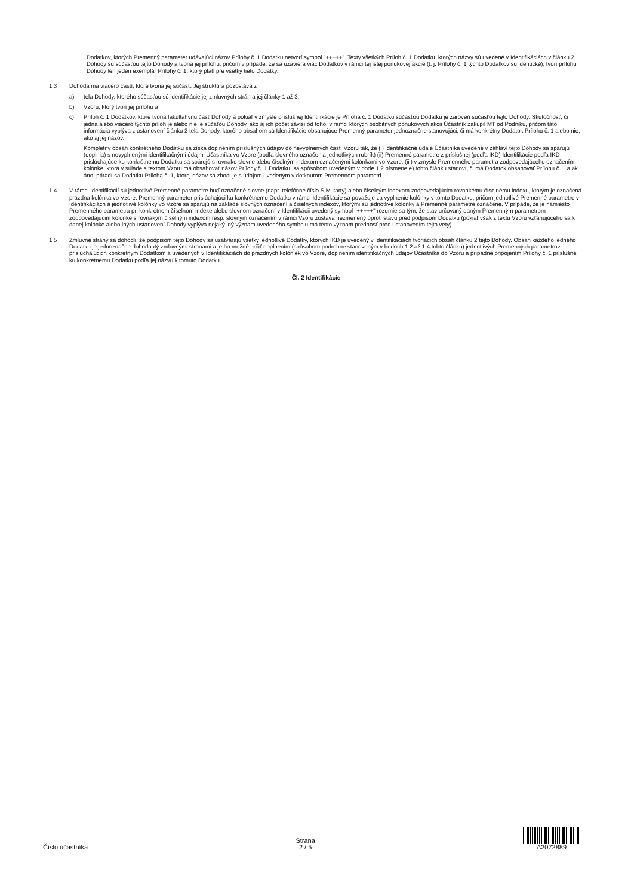Dodatkov, ktorých Premenný parameter udávajúci názov Prílohy č. 1 Dodatku netvorí symbol "+++++". Texty všetkých Príloh č. 1 Dodatku, ktorých názvy sú uvedené v Identifikáciách v článku 2 Dohody sú súčasťou tejto Dohody a tvoria jej prílohu, pričom v prípade, že sa uzaviera viac Dodatkov v rámci tej istej ponukovej akcie (t. j. Prílohy č. 1 týchto Dodatkov sú identické), tvorí prílohu Dohody len jeden exemplár Prílohy č. 1, ktorý platí pre všetky tieto Dodatky.
1.3 Dohoda má viacero častí, ktoré tvoria jej súčasť. Jej štruktúra pozostáva z
a) tela Dohody, ktorého súčasťou sú identifikácie jej zmluvných strán a jej články 1 až 3,
b) Vzoru, ktorý tvorí jej prílohu a
c) Príloh č. 1 Dodatkov, ktoré tvoria fakultatívnu časť Dohody a pokiaľ v zmysle príslušnej Identifikácie je Príloha č. 1 Dodatku súčasťou Dodatku je zároveň súčasťou tejto Dohody. Skutočnosť, či jedna alebo viacero týchto príloh je alebo nie je súčaťou Dohody, ako aj ich počet závisí od toho, v rámci ktorých osobitných ponukových akcií Účastník zakúpil MT od Podniku, pričom táto informácia vyplýva z ustanovení článku 2 tela Dohody, ktorého obsahom sú Identifikácie obsahujúce Premenný parameter jednoznačne stanovujúci, či má konkrétny Dodatok Prílohu č. 1 alebo nie, ako aj jej názov.
Kompletný obsah konkrétneho Dodatku sa získa doplnením príslušných údajov do nevyplnených častí Vzoru tak, že (i) identifikačné údaje Účastníka uvedené v záhlaví tejto Dohody sa spárujú (doplnia) s nevyplnenými identifikačnými údajmi Účastníka vo Vzore (podľa slovného označenia jednotlivých rubrík) (ii) Premenné parametre z príslušnej (podľa IKD) Identifikácie podľa IKD prislúchajúce ku konkrétnemu Dodatku sa spárujú s rovnako slovne alebo číselným indexom označenými kolónkami vo Vzore, (iii) v zmysle Premenného parametra zodpovedajúceho označením kolónke, ktorá v súlade s textom Vzoru má obsahovať názov Prílohy č. 1 Dodatku, sa spôsobom uvedeným v bode 1.2 písmene e) tohto článku stanoví, či má Dodatok obsahovať Prílohu č. 1 a ak áno, priradí sa Dodatku Príloha č. 1, ktorej názov sa zhoduje s údajom uvedeným v dotknutom Premennom parametri.
1.4 V rámci Identifikácií sú jednotlivé Premenné parametre buď označené slovne (napr. telefónne číslo SIM karty) alebo číselným indexom zodpovedajúcim rovnakému číselnému indexu, ktorým je označená prázdna kolónka vo Vzore. Premenný parameter prislúchajúci ku konkrétnemu Dodatku v rámci Identifikácie sa považuje za vyplnenie kolónky v tomto Dodatku, pričom jednotlivé Premenné parametre v Identifikáciách a jednotlivé kolónky vo Vzore sa spárujú na základe slovných označení a číselných indexov, ktorými sú jednotlivé kolónky a Premenné parametre označené. V prípade, že je namiesto Premenného parametra pri konkrétnom číselnom indexe alebo slovnom označení v Identifikácii uvedený symbol "+++++" rozumie sa tým, že stav určovaný daným Premenným parametrom zodpovedajúcim kolónke s rovnakým číselným indexom resp. slovným označením v rámci Vzoru zostáva nezmenený oproti stavu pred podpisom Dodatku (pokiaľ však z textu Vzoru vzťahujúceho sa k danej kolónke alebo iných ustanovení Dohody vyplýva nejaký iný význam uvedeného symbolu má tento význam prednosť pred ustanovením tejto vety).
1.5 Zmluvné strany sa dohodli, že podpisom tejto Dohody sa uzatvárajú všetky jednotlivé Dodatky, ktorých IKD je uvedený v Identifikáciách tvoriacich obsah článku 2 tejto Dohody. Obsah každého jedného Dodatku je jednoznačne dohodnutý zmluvnými stranami a je ho možné určiť doplnením (spôsobom podrobne stanoveným v bodoch 1.2 až 1.4 tohto článku) jednotlivých Premenných parametrov prislúchajúcich konkrétnym Dodatkom a uvedených v Identifikáciách do prázdnych kolóniek vo Vzore, doplnením identifikačných údajov Účastníka do Vzoru a prípadne pripojením Prílohy č. 1 príslušnej ku konkrétnemu Dodatku podľa jej názvu k tomuto Dodatku.
Čl. 2 Identifikácie
Číslo účastníka
Strana
2 / 5
A2072889